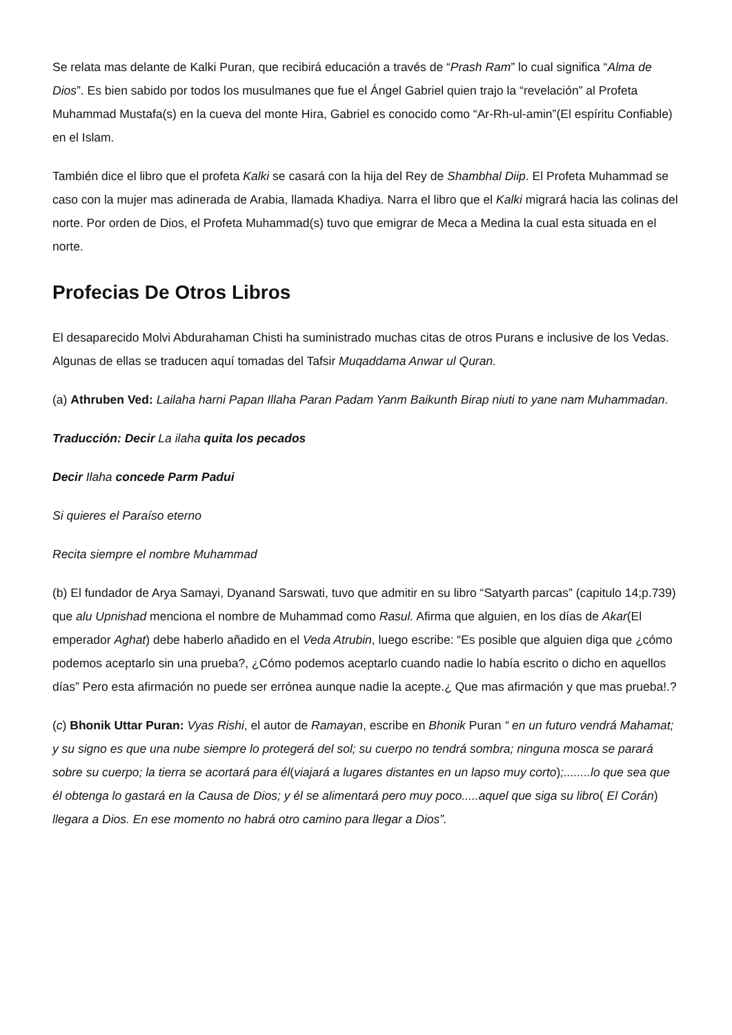Se relata mas delante de Kalki Puran, que recibirá educación a través de “Prash Ram” lo cual significa “Alma de Dios”. Es bien sabido por todos los musulmanes que fue el Ángel Gabriel quien trajo la “revelación” al Profeta Muhammad Mustafa(s) en la cueva del monte Hira, Gabriel es conocido como “Ar-Rh-ul-amin”(El espíritu Confiable) en el Islam.
También dice el libro que el profeta Kalki se casará con la hija del Rey de Shambhal Diip. El Profeta Muhammad se caso con la mujer mas adinerada de Arabia, llamada Khadiya. Narra el libro que el Kalki migrará hacia las colinas del norte. Por orden de Dios, el Profeta Muhammad(s) tuvo que emigrar de Meca a Medina la cual esta situada en el norte.
Profecias De Otros Libros
El desaparecido Molvi Abdurahaman Chisti ha suministrado muchas citas de otros Purans e inclusive de los Vedas. Algunas de ellas se traducen aquí tomadas del Tafsir Muqaddama Anwar ul Quran.
(a) Athruben Ved: Lailaha harni Papan Illaha Paran Padam Yanm Baikunth Birap niuti to yane nam Muhammadan.
Traducción: Decir La ilaha quita los pecados
Decir Ilaha concede Parm Padui
Si quieres el Paraíso eterno
Recita siempre el nombre Muhammad
(b) El fundador de Arya Samayi, Dyanand Sarswati, tuvo que admitir en su libro “Satyarth parcas” (capitulo 14;p.739) que alu Upnishad menciona el nombre de Muhammad como Rasul. Afirma que alguien, en los días de Akar(El emperador Aghat) debe haberlo añadido en el Veda Atrubin, luego escribe: “Es posible que alguien diga que ¿cómo podemos aceptarlo sin una prueba?, ¿Cómo podemos aceptarlo cuando nadie lo había escrito o dicho en aquellos días” Pero esta afirmación no puede ser errónea aunque nadie la acepte.¿ Que mas afirmación y que mas prueba!.?
(c) Bhonik Uttar Puran: Vyas Rishi, el autor de Ramayan, escribe en Bhonik Puran “ en un futuro vendrá Mahamat; y su signo es que una nube siempre lo protegerá del sol; su cuerpo no tendrá sombra; ninguna mosca se parará sobre su cuerpo; la tierra se acortará para él(viajará a lugares distantes en un lapso muy corto);........lo que sea que él obtenga lo gastará en la Causa de Dios; y él se alimentará pero muy poco.....aquel que siga su libro( El Corán) llegara a Dios. En ese momento no habrá otro camino para llegar a Dios”.